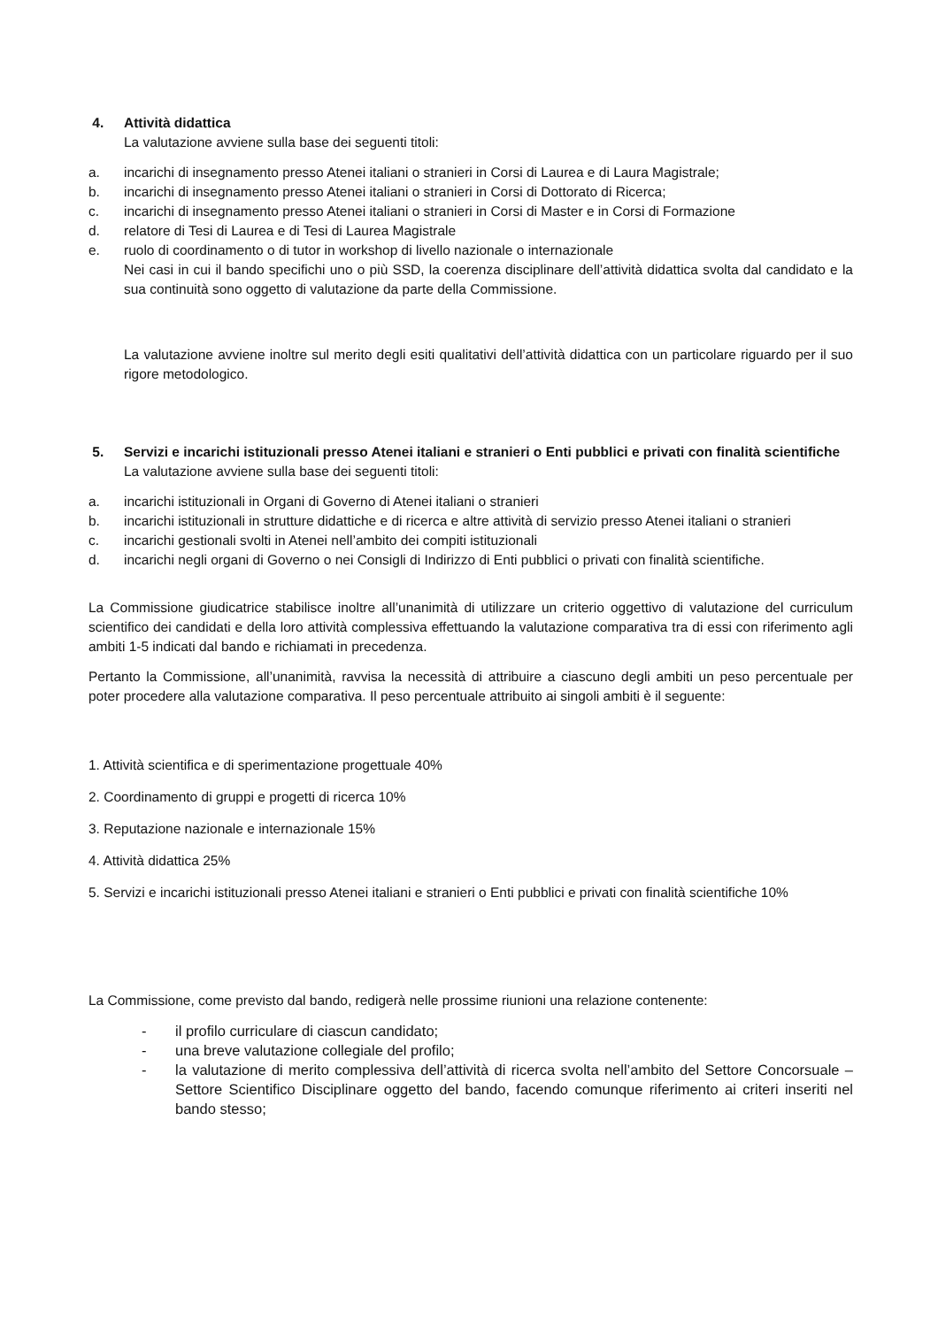4. Attività didattica
La valutazione avviene sulla base dei seguenti titoli:
a. incarichi di insegnamento presso Atenei italiani o stranieri in Corsi di Laurea e di Laura Magistrale;
b. incarichi di insegnamento presso Atenei italiani o stranieri in Corsi di Dottorato di Ricerca;
c. incarichi di insegnamento presso Atenei italiani o stranieri in Corsi di Master e in Corsi di Formazione
d. relatore di Tesi di Laurea e di Tesi di Laurea Magistrale
e. ruolo di coordinamento o di tutor in workshop di livello nazionale o internazionale
Nei casi in cui il bando specifichi uno o più SSD, la coerenza disciplinare dell’attività didattica svolta dal candidato e la sua continuità sono oggetto di valutazione da parte della Commissione.
La valutazione avviene inoltre sul merito degli esiti qualitativi dell’attività didattica con un particolare riguardo per il suo rigore metodologico.
5. Servizi e incarichi istituzionali presso Atenei italiani e stranieri o Enti pubblici e privati con finalità scientifiche
La valutazione avviene sulla base dei seguenti titoli:
a. incarichi istituzionali in Organi di Governo di Atenei italiani o stranieri
b. incarichi istituzionali in strutture didattiche e di ricerca e altre attività di servizio presso Atenei italiani o stranieri
c. incarichi gestionali svolti in Atenei nell’ambito dei compiti istituzionali
d. incarichi negli organi di Governo o nei Consigli di Indirizzo di Enti pubblici o privati con finalità scientifiche.
La Commissione giudicatrice stabilisce inoltre all’unanimità di utilizzare un criterio oggettivo di valutazione del curriculum scientifico dei candidati e della loro attività complessiva effettuando la valutazione comparativa tra di essi con riferimento agli ambiti 1-5 indicati dal bando e richiamati in precedenza.
Pertanto la Commissione, all’unanimità, ravvisa la necessità di attribuire a ciascuno degli ambiti un peso percentuale per poter procedere alla valutazione comparativa. Il peso percentuale attribuito ai singoli ambiti è il seguente:
1. Attività scientifica e di sperimentazione progettuale 40%
2. Coordinamento di gruppi e progetti di ricerca 10%
3. Reputazione nazionale e internazionale 15%
4. Attività didattica 25%
5. Servizi e incarichi istituzionali presso Atenei italiani e stranieri o Enti pubblici e privati con finalità scientifiche 10%
La Commissione, come previsto dal bando, redigerà nelle prossime riunioni una relazione contenente:
- il profilo curriculare di ciascun candidato;
- una breve valutazione collegiale del profilo;
- la valutazione di merito complessiva dell’attività di ricerca svolta nell’ambito del Settore Concorsuale – Settore Scientifico Disciplinare oggetto del bando, facendo comunque riferimento ai criteri inseriti nel bando stesso;